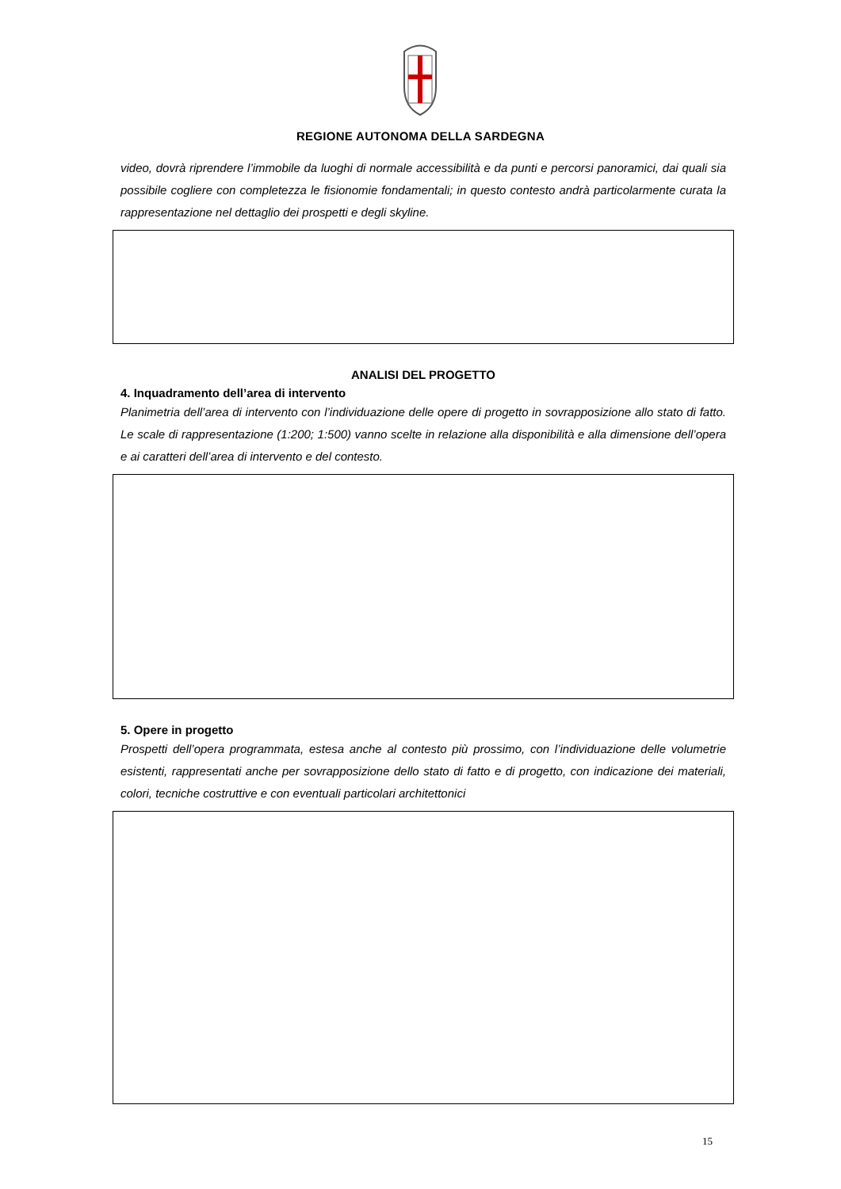REGIONE AUTONOMA DELLA SARDEGNA
video, dovrà riprendere l’immobile da luoghi di normale accessibilità e da punti e percorsi panoramici, dai quali sia possibile cogliere con completezza le fisionomie fondamentali; in questo contesto andrà particolarmente curata la rappresentazione nel dettaglio dei prospetti e degli skyline.
ANALISI DEL PROGETTO
4. Inquadramento dell’area di intervento
Planimetria dell’area di intervento con l’individuazione delle opere di progetto in sovrapposizione allo stato di fatto. Le scale di rappresentazione (1:200; 1:500) vanno scelte in relazione alla disponibilità e alla dimensione dell’opera e ai caratteri dell’area di intervento e del contesto.
5. Opere in progetto
Prospetti dell’opera programmata, estesa anche al contesto più prossimo, con l’individuazione delle volumetrie esistenti, rappresentati anche per sovrapposizione dello stato di fatto e di progetto, con indicazione dei materiali, colori, tecniche costruttive e con eventuali particolari architettonici
15